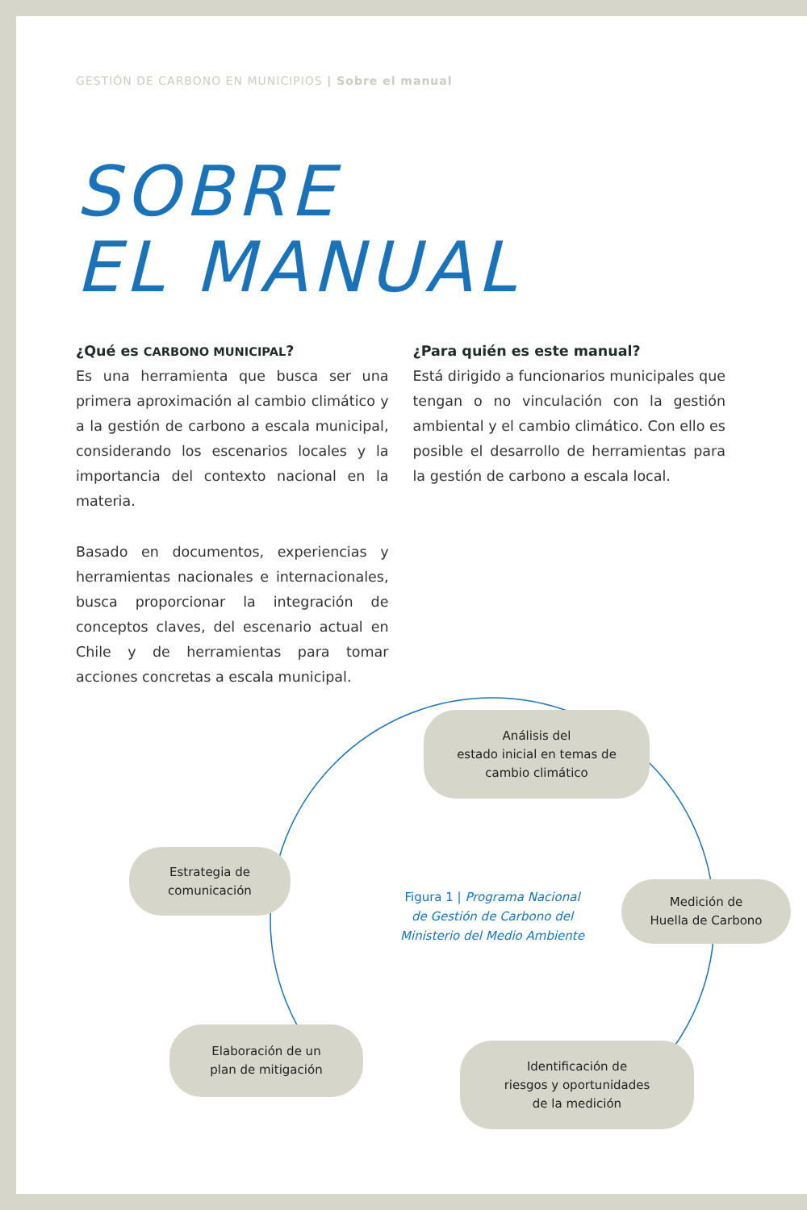GESTIÓN DE CARBONO EN MUNICIPIOS | Sobre el manual
SOBRE
EL MANUAL
¿Qué es CARBONO MUNICIPAL?
Es una herramienta que busca ser una primera aproximación al cambio climático y a la gestión de carbono a escala municipal, considerando los escenarios locales y la importancia del contexto nacional en la materia.
Basado en documentos, experiencias y herramientas nacionales e internacionales, busca proporcionar la integración de conceptos claves, del escenario actual en Chile y de herramientas para tomar acciones concretas a escala municipal.
¿Para quién es este manual?
Está dirigido a funcionarios municipales que tengan o no vinculación con la gestión ambiental y el cambio climático. Con ello es posible el desarrollo de herramientas para la gestión de carbono a escala local.
Análisis del
estado inicial en temas de
cambio climático
Medición de
Huella de Carbono
Estrategia de
comunicación
Elaboración de un
plan de mitigación
Identificación de
riesgos y oportunidades
de la medición
Figura 1 | Programa Nacional de Gestión de Carbono del Ministerio del Medio Ambiente